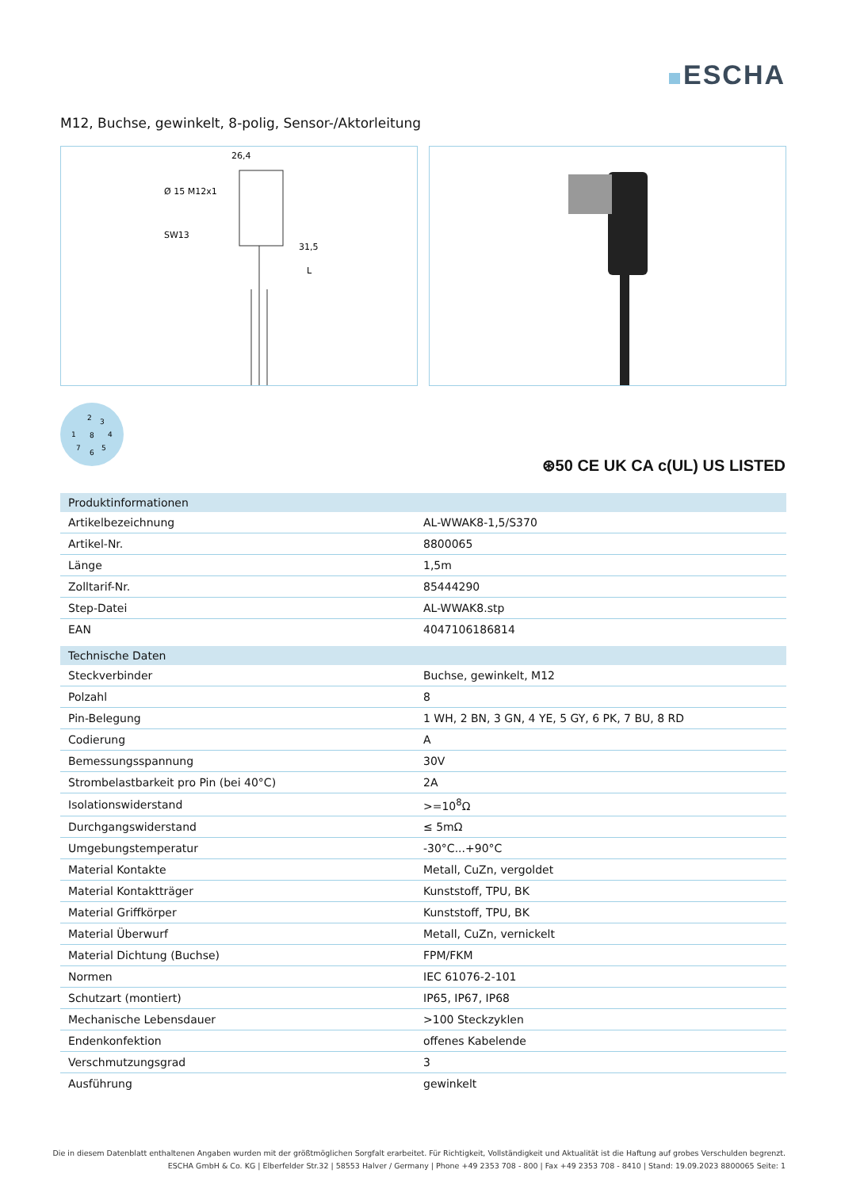ESCHA
M12, Buchse, gewinkelt, 8-polig, Sensor-/Aktorleitung
26,4
SW13
Ø 15 M12x1
31,5
L
2
3
1
8
4
7
5
6
⊛50 CE UK CA c(UL) US LISTED
| Produktinformationen | |
| --- | --- |
| Artikelbezeichnung | AL-WWAK8-1,5/S370 |
| Artikel-Nr. | 8800065 |
| Länge | 1,5m |
| Zolltarif-Nr. | 85444290 |
| Step-Datei | AL-WWAK8.stp |
| EAN | 4047106186814 |
| Technische Daten | |
| Steckverbinder | Buchse, gewinkelt, M12 |
| Polzahl | 8 |
| Pin-Belegung | 1 WH, 2 BN, 3 GN, 4 YE, 5 GY, 6 PK, 7 BU, 8 RD |
| Codierung | A |
| Bemessungsspannung | 30V |
| Strombelastbarkeit pro Pin (bei 40°C) | 2A |
| Isolationswiderstand | >=10<sup>8</sup>Ω |
| Durchgangswiderstand | ≤ 5mΩ |
| Umgebungstemperatur | -30°C...+90°C |
| Material Kontakte | Metall, CuZn, vergoldet |
| Material Kontaktträger | Kunststoff, TPU, BK |
| Material Griffkörper | Kunststoff, TPU, BK |
| Material Überwurf | Metall, CuZn, vernickelt |
| Material Dichtung (Buchse) | FPM/FKM |
| Normen | IEC 61076-2-101 |
| Schutzart (montiert) | IP65, IP67, IP68 |
| Mechanische Lebensdauer | >100 Steckzyklen |
| Endenkonfektion | offenes Kabelende |
| Verschmutzungsgrad | 3 |
| Ausführung | gewinkelt |
Die in diesem Datenblatt enthaltenen Angaben wurden mit der größtmöglichen Sorgfalt erarbeitet. Für Richtigkeit, Vollständigkeit und Aktualität ist die Haftung auf grobes Verschulden begrenzt.
ESCHA GmbH & Co. KG | Elberfelder Str.32 | 58553 Halver / Germany | Phone +49 2353 708 - 800 | Fax +49 2353 708 - 8410 | Stand: 19.09.2023 8800065 Seite: 1